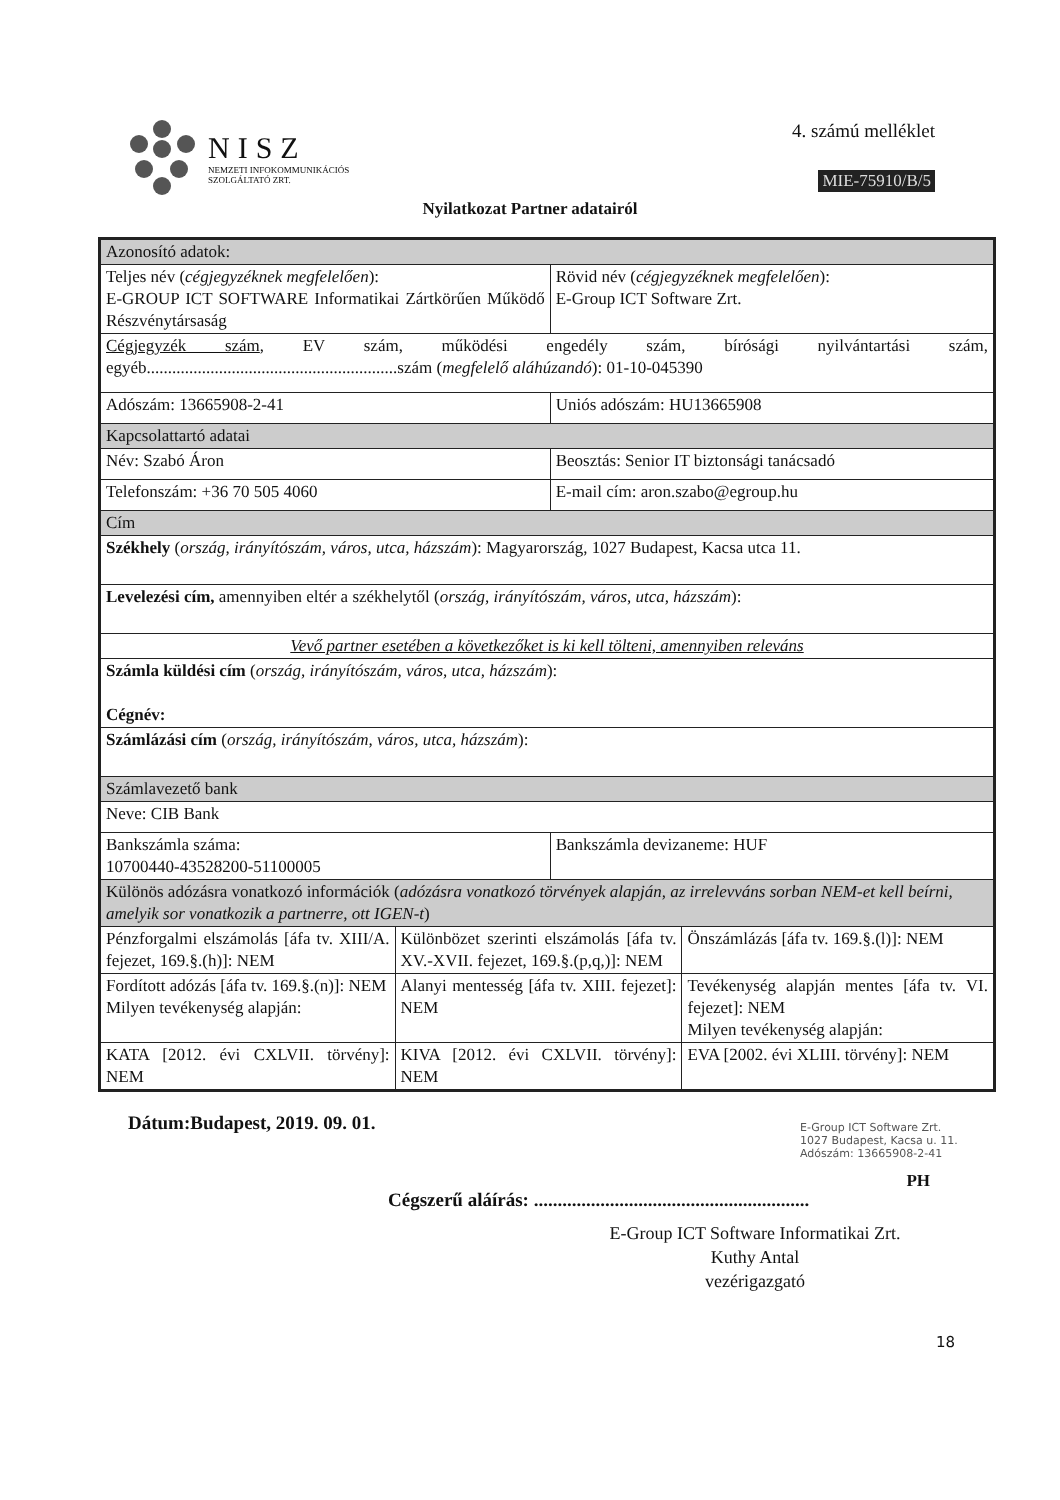NISZ
NEMZETI INFOKOMMUNIKÁCIÓS
SZOLGÁLTATÓ ZRT.
4. számú melléklet
MIE-75910/B/5
Nyilatkozat Partner adatairól
| Azonosító adatok: | | | |
| Teljes név ( cégjegyzéknek megfelelően ): E-GROUP ICT SOFTWARE Informatikai Zártkörűen Működő Részvénytársaság | | Rövid név ( cégjegyzéknek megfelelően ): E-Group ICT Software Zrt. | |
| Cégjegyzék szám , EV szám, működési engedély szám, bírósági nyilvántartási szám, egyéb...........................................................szám ( megfelelő aláhúzandó ): 01-10-045390 | | | |
| Adószám: 13665908-2-41 | | Uniós adószám: HU13665908 | |
| Kapcsolattartó adatai | | | |
| Név: Szabó Áron | | Beosztás: Senior IT biztonsági tanácsadó | |
| Telefonszám: +36 70 505 4060 | | E-mail cím: aron.szabo@egroup.hu | |
| Cím | | | |
| Székhely ( ország, irányítószám, város, utca, házszám ): Magyarország, 1027 Budapest, Kacsa utca 11. | | | |
| Levelezési cím, amennyiben eltér a székhelytől ( ország, irányítószám, város, utca, házszám ): | | | |
| Vevő partner esetében a következőket is ki kell tölteni, amennyiben releváns | | | |
| Számla küldési cím ( ország, irányítószám, város, utca, házszám ): Cégnév: | | | |
| Számlázási cím ( ország, irányítószám, város, utca, házszám ): | | | |
| Számlavezető bank | | | |
| Neve: CIB Bank | | | |
| Bankszámla száma: 10700440-43528200-51100005 | | Bankszámla devizaneme: HUF | |
| Különös adózásra vonatkozó információk ( adózásra vonatkozó törvények alapján, az irrelevváns sorban NEM-et kell beírni, amelyik sor vonatkozik a partnerre, ott IGEN-t ) | | | |
| Pénzforgalmi elszámolás [áfa tv. XIII/A. fejezet, 169.§.(h)]: NEM | Különbözet szerinti elszámolás [áfa tv. XV.-XVII. fejezet, 169.§.(p,q,)]: NEM | | Önszámlázás [áfa tv. 169.§.(l)]: NEM |
| Fordított adózás [áfa tv. 169.§.(n)]: NEM Milyen tevékenység alapján: | Alanyi mentesség [áfa tv. XIII. fejezet]: NEM | | Tevékenység alapján mentes [áfa tv. VI. fejezet]: NEM Milyen tevékenység alapján: |
| KATA [2012. évi CXLVII. törvény]: NEM | KIVA [2012. évi CXLVII. törvény]: NEM | | EVA [2002. évi XLIII. törvény]: NEM |
Dátum:Budapest, 2019. 09. 01.
Cégszerű aláírás: ..........................................................
E-Group ICT Software Zrt.
1027 Budapest, Kacsa u. 11.
Adószám: 13665908-2-41
PH
E-Group ICT Software Informatikai Zrt.
Kuthy Antal
vezérigazgató
18